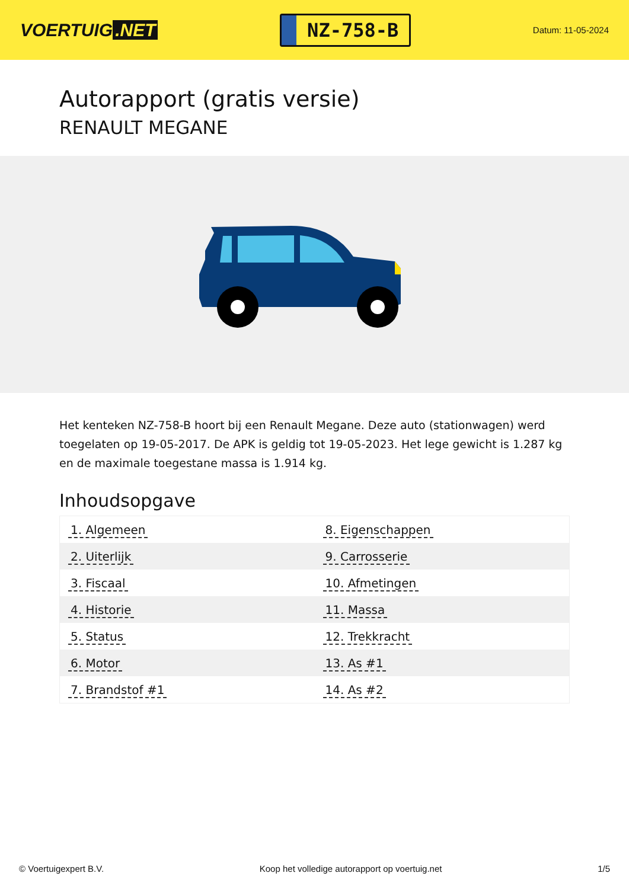VOERTUIG.NET
NZ-758-B
Datum: 11-05-2024
Autorapport (gratis versie)
RENAULT MEGANE
Het kenteken NZ-758-B hoort bij een Renault Megane. Deze auto (stationwagen) werd toegelaten op 19-05-2017. De APK is geldig tot 19-05-2023. Het lege gewicht is 1.287 kg en de maximale toegestane massa is 1.914 kg.
Inhoudsopgave
| 1. Algemeen | 8. Eigenschappen |
| 2. Uiterlijk | 9. Carrosserie |
| 3. Fiscaal | 10. Afmetingen |
| 4. Historie | 11. Massa |
| 5. Status | 12. Trekkracht |
| 6. Motor | 13. As #1 |
| 7. Brandstof #1 | 14. As #2 |
© Voertuigexpert B.V. Koop het volledige autorapport op voertuig.net 1/5